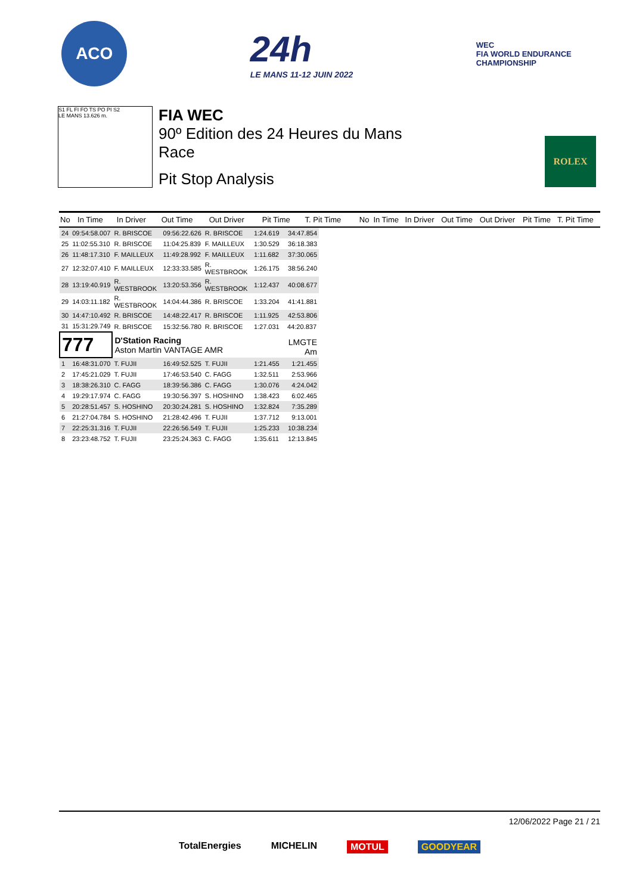ACO
24h
LE MANS 11-12 JUIN 2022
WEC
FIA WORLD ENDURANCE
CHAMPIONSHIP
S1 FL FI FO TS PO PI S2
LE MANS 13.626 m.
FIA WEC
90º Edition des 24 Heures du Mans
Race
Pit Stop Analysis
ROLEX
| No | In Time | In Driver | Out Time | Out Driver | Pit Time | T. Pit Time | No | In Time | In Driver | Out Time | Out Driver | Pit Time | T. Pit Time |
| --- | --- | --- | --- | --- | --- | --- | --- | --- | --- | --- | --- | --- | --- |
| / 24 / 09:54:58.007 / R. BRISCOE / 09:56:22.626 / R. BRISCOE / 1:24.619 / 34:47.854 / / 25 / 11:02:55.310 / R. BRISCOE / 11:04:25.839 / F. MAILLEUX / 1:30.529 / 36:18.383 / / 26 / 11:48:17.310 / F. MAILLEUX / 11:49:28.992 / F. MAILLEUX / 1:11.682 / 37:30.065 / / 27 / 12:32:07.410 / F. MAILLEUX / 12:33:33.585 / R. WESTBROOK / 1:26.175 / 38:56.240 / / 28 / 13:19:40.919 / R. WESTBROOK / 13:20:53.356 / R. WESTBROOK / 1:12.437 / 40:08.677 / / 29 / 14:03:11.182 / R. WESTBROOK / 14:04:44.386 / R. BRISCOE / 1:33.204 / 41:41.881 / / 30 / 14:47:10.492 / R. BRISCOE / 14:48:22.417 / R. BRISCOE / 1:11.925 / 42:53.806 / / 31 / 15:31:29.749 / R. BRISCOE / 15:32:56.780 / R. BRISCOE / 1:27.031 / 44:20.837 / / 777 / / D'Station Racing Aston Martin VANTAGE AMR / / / / LMGTE Am / / 1 / 16:48:31.070 / T. FUJII / 16:49:52.525 / T. FUJII / 1:21.455 / 1:21.455 / / 2 / 17:45:21.029 / T. FUJII / 17:46:53.540 / C. FAGG / 1:32.511 / 2:53.966 / / 3 / 18:38:26.310 / C. FAGG / 18:39:56.386 / C. FAGG / 1:30.076 / 4:24.042 / / 4 / 19:29:17.974 / C. FAGG / 19:30:56.397 / S. HOSHINO / 1:38.423 / 6:02.465 / / 5 / 20:28:51.457 / S. HOSHINO / 20:30:24.281 / S. HOSHINO / 1:32.824 / 7:35.289 / / 6 / 21:27:04.784 / S. HOSHINO / 21:28:42.496 / T. FUJII / 1:37.712 / 9:13.001 / / 7 / 22:25:31.316 / T. FUJII / 22:26:56.549 / T. FUJII / 1:25.233 / 10:38.234 / / 8 / 23:23:48.752 / T. FUJII / 23:25:24.363 / C. FAGG / 1:35.611 / 12:13.845 / | | | | | | | | | | | | | |
12/06/2022 Page 21 / 21
TotalEnergies MICHELIN MOTUL GOODYEAR